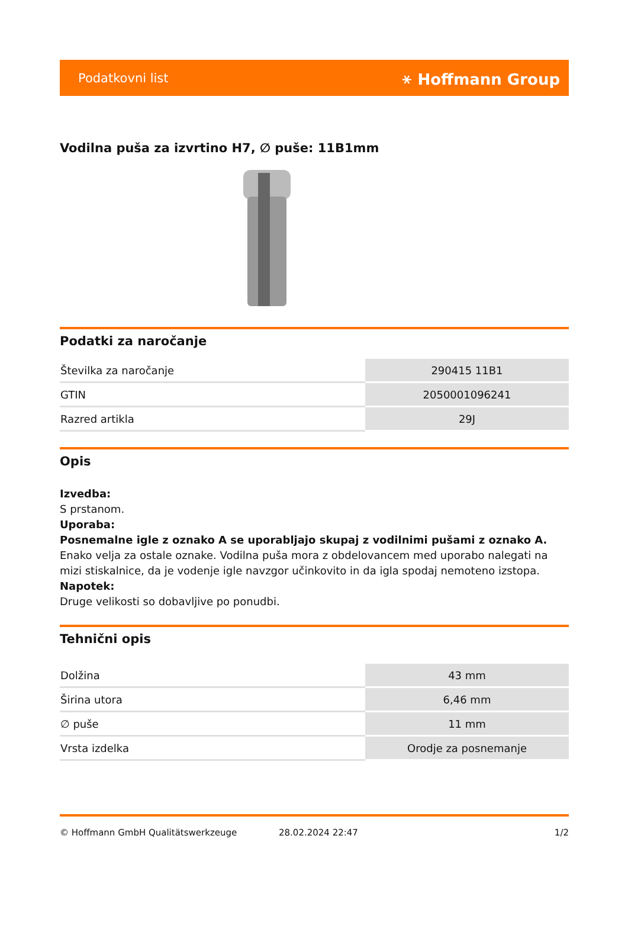Podatkovni list ⚹ Hoffmann Group
Vodilna puša za izvrtino H7, ∅ puše: 11B1mm
Podatki za naročanje
| Številka za naročanje | 290415 11B1 |
| GTIN | 2050001096241 |
| Razred artikla | 29J |
Opis
Izvedba:
S prstanom.
Uporaba:
Posnemalne igle z oznako A se uporabljajo skupaj z vodilnimi pušami z oznako A.
Enako velja za ostale oznake. Vodilna puša mora z obdelovancem med uporabo nalegati na mizi stiskalnice, da je vodenje igle navzgor učinkovito in da igla spodaj nemoteno izstopa.
Napotek:
Druge velikosti so dobavljive po ponudbi.
Tehnični opis
| Dolžina | 43 mm |
| Širina utora | 6,46 mm |
| ∅ puše | 11 mm |
| Vrsta izdelka | Orodje za posnemanje |
© Hoffmann GmbH Qualitätswerkzeuge 28.02.2024 22:47 1/2